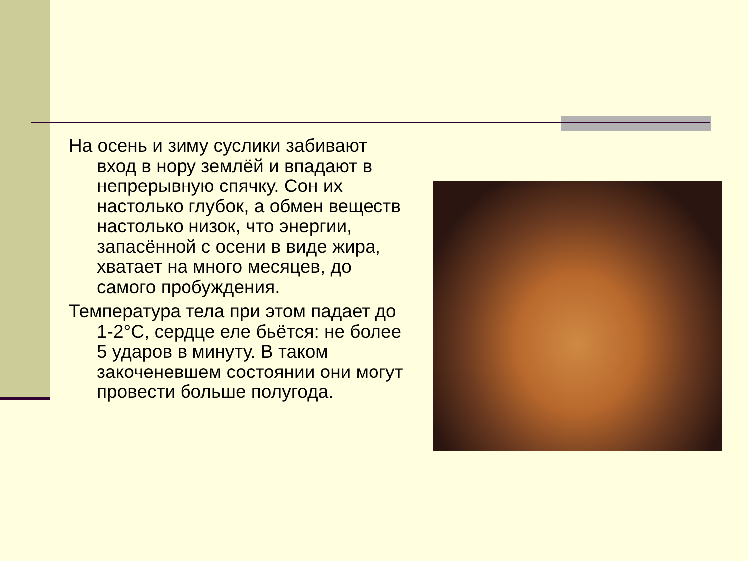На осень и зиму суслики забивают вход в нору землёй и впадают в непрерывную спячку. Сон их настолько глубок, а обмен веществ настолько низок, что энергии, запасённой с осени в виде жира, хватает на много месяцев, до самого пробуждения.
Температура тела при этом падает до 1-2°С, сердце еле бьётся: не более 5 ударов в минуту. В таком закоченевшем состоянии они могут провести больше полугода.